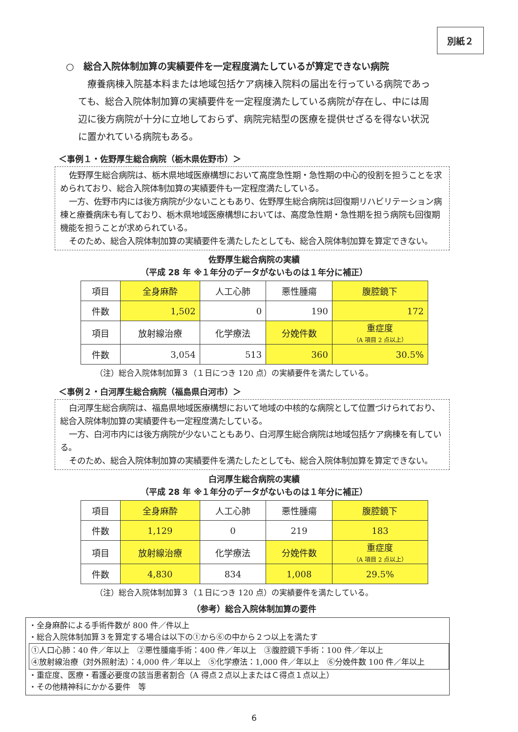別紙２
○　総合入院体制加算の実績要件を一定程度満たしているが算定できない病院
療養病棟入院基本料または地域包括ケア病棟入院料の届出を行っている病院であっても、総合入院体制加算の実績要件を一定程度満たしている病院が存在し、中には周辺に後方病院が十分に立地しておらず、病院完結型の医療を提供せざるを得ない状況に置かれている病院もある。
＜事例１・佐野厚生総合病院（栃木県佐野市）＞
佐野厚生総合病院は、栃木県地域医療構想において高度急性期・急性期の中心的役割を担うことを求められており、総合入院体制加算の実績要件も一定程度満たしている。
一方、佐野市内には後方病院が少ないこともあり、佐野厚生総合病院は回復期リハビリテーション病棟と療養病床も有しており、栃木県地域医療構想においては、高度急性期・急性期を担う病院も回復期機能を担うことが求められている。
そのため、総合入院体制加算の実績要件を満たしたとしても、総合入院体制加算を算定できない。
佐野厚生総合病院の実績
（平成 28 年 ※１年分のデータがないものは１年分に補正）
| 項目 | 全身麻酔 | 人工心肺 | 悪性腫瘍 | 腹腔鏡下 |
| 件数 | 1,502 | 0 | 190 | 172 |
| 項目 | 放射線治療 | 化学療法 | 分娩件数 | 重症度 （A 項目 2 点以上） |
| 件数 | 3,054 | 513 | 360 | 30.5% |
（注）総合入院体制加算３（１日につき 120 点）の実績要件を満たしている。
＜事例２・白河厚生総合病院（福島県白河市）＞
白河厚生総合病院は、福島県地域医療構想において地域の中核的な病院として位置づけられており、総合入院体制加算の実績要件も一定程度満たしている。
一方、白河市内には後方病院が少ないこともあり、白河厚生総合病院は地域包括ケア病棟を有している。
そのため、総合入院体制加算の実績要件を満たしたとしても、総合入院体制加算を算定できない。
白河厚生総合病院の実績
（平成 28 年 ※１年分のデータがないものは１年分に補正）
| 項目 | 全身麻酔 | 人工心肺 | 悪性腫瘍 | 腹腔鏡下 |
| 件数 | 1,129 | 0 | 219 | 183 |
| 項目 | 放射線治療 | 化学療法 | 分娩件数 | 重症度 （A 項目 2 点以上） |
| 件数 | 4,830 | 834 | 1,008 | 29.5% |
（注）総合入院体制加算３（１日につき 120 点）の実績要件を満たしている。
（参考）総合入院体制加算の要件
・全身麻酔による手術件数が 800 件／件以上
・総合入院体制加算３を算定する場合は以下の①から⑥の中から２つ以上を満たす
①人口心肺：40 件／年以上　②悪性腫瘍手術：400 件／年以上　③腹腔鏡下手術：100 件／年以上
④放射線治療（対外照射法）：4,000 件／年以上　⑤化学療法：1,000 件／年以上　⑥分娩件数 100 件／年以上
・重症度、医療・看護必要度の該当患者割合（A 得点２点以上またはＣ得点１点以上）
・その他精神科にかかる要件　等
6